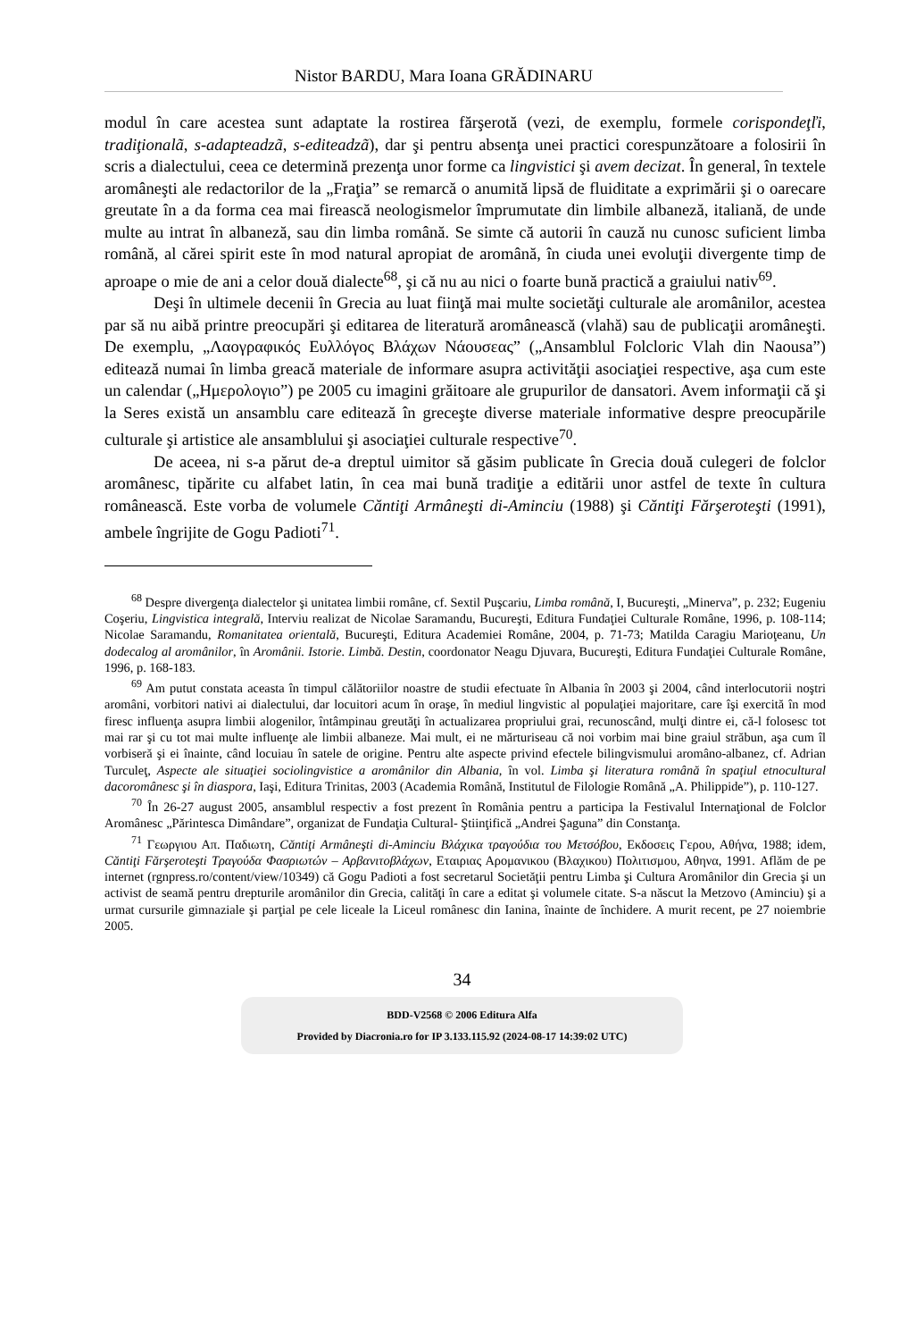Nistor BARDU, Mara Ioana GRĂDINARU
modul în care acestea sunt adaptate la rostirea fărşerotă (vezi, de exemplu, formele corispondeţľi, tradiţionalã, s-adapteadzã, s-editeadzã), dar şi pentru absenţa unei practici corespunzătoare a folosirii în scris a dialectului, ceea ce determină prezenţa unor forme ca lingvistici şi avem decizat. În general, în textele aromâneşti ale redactorilor de la „Fraţia” se remarcă o anumită lipsă de fluiditate a exprimării şi o oarecare greutate în a da forma cea mai firească neologismelor împrumutate din limbile albaneză, italiană, de unde multe au intrat în albaneză, sau din limba română. Se simte că autorii în cauză nu cunosc suficient limba română, al cărei spirit este în mod natural apropiat de aromână, în ciuda unei evoluţii divergente timp de aproape o mie de ani a celor două dialecte<sup>68</sup>, şi că nu au nici o foarte bună practică a graiului nativ<sup>69</sup>.
Deşi în ultimele decenii în Grecia au luat fiinţă mai multe societăţi culturale ale aromânilor, acestea par să nu aibă printre preocupări şi editarea de literatură aromânească (vlahă) sau de publicaţii aromâneşti. De exemplu, „Λαογραφικός Ευλλόγος Βλάχων Νάουσεας” („Ansamblul Folcloric Vlah din Naousa”) editează numai în limba greacă materiale de informare asupra activităţii asociaţiei respective, aşa cum este un calendar („Ημερολογιο”) pe 2005 cu imagini grăitoare ale grupurilor de dansatori. Avem informaţii că şi la Seres există un ansamblu care editează în greceşte diverse materiale informative despre preocupările culturale şi artistice ale ansamblului şi asociaţiei culturale respective<sup>70</sup>.
De aceea, ni s-a părut de-a dreptul uimitor să găsim publicate în Grecia două culegeri de folclor aromânesc, tipărite cu alfabet latin, în cea mai bună tradiţie a editării unor astfel de texte în cultura românească. Este vorba de volumele Căntiţi Armâneşti di-Aminciu (1988) şi Căntiţi Fărşeroteşti (1991), ambele îngrijite de Gogu Padioti<sup>71</sup>.
<sup>68</sup> Despre divergenţa dialectelor şi unitatea limbii române, cf. Sextil Puşcariu, Limba română, I, Bucureşti, „Minerva”, p. 232; Eugeniu Coşeriu, Lingvistica integrală, Interviu realizat de Nicolae Saramandu, Bucureşti, Editura Fundaţiei Culturale Române, 1996, p. 108-114; Nicolae Saramandu, Romanitatea orientală, Bucureşti, Editura Academiei Române, 2004, p. 71-73; Matilda Caragiu Marioţeanu, Un dodecalog al aromânilor, în Aromânii. Istorie. Limbă. Destin, coordonator Neagu Djuvara, Bucureşti, Editura Fundaţiei Culturale Române, 1996, p. 168-183.
<sup>69</sup> Am putut constata aceasta în timpul călătoriilor noastre de studii efectuate în Albania în 2003 şi 2004, când interlocutorii noştri aromâni, vorbitori nativi ai dialectului, dar locuitori acum în oraşe, în mediul lingvistic al populaţiei majoritare, care îşi exercită în mod firesc influenţa asupra limbii alogenilor, întâmpinau greutăţi în actualizarea propriului grai, recunoscând, mulţi dintre ei, că-l folosesc tot mai rar şi cu tot mai multe influenţe ale limbii albaneze. Mai mult, ei ne mărturiseau că noi vorbim mai bine graiul străbun, aşa cum îl vorbiseră şi ei înainte, când locuiau în satele de origine. Pentru alte aspecte privind efectele bilingvismului aromâno-albanez, cf. Adrian Turculeţ, Aspecte ale situaţiei sociolingvistice a aromânilor din Albania, în vol. Limba şi literatura română în spaţiul etnocultural dacoromânesc şi în diaspora, Iaşi, Editura Trinitas, 2003 (Academia Română, Institutul de Filologie Română „A. Philippide”), p. 110-127.
<sup>70</sup> În 26-27 august 2005, ansamblul respectiv a fost prezent în România pentru a participa la Festivalul Internaţional de Folclor Aromânesc „Părintesca Dimândare”, organizat de Fundaţia Cultural- Ştiinţifică „Andrei Şaguna” din Constanţa.
<sup>71</sup> Γεωργιου Απ. Παδιωτη, Căntiţi Armâneşti di-Aminciu Βλάχικα τραγούδια του Μετσόβου, Εκδοσεις Γερου, Αθήνα, 1988; idem, Căntiţi Fărşeroteşti Τραγούδα Φασριωτών – Αρβανιτοβλάχων, Εταιριας Αρομανικου (Βλαχικου) Πολιτισμου, Αθηνα, 1991. Aflăm de pe internet (rgnpress.ro/content/view/10349) că Gogu Padioti a fost secretarul Societăţii pentru Limba şi Cultura Aromânilor din Grecia şi un activist de seamă pentru drepturile aromânilor din Grecia, calităţi în care a editat şi volumele citate. S-a născut la Metzovo (Aminciu) şi a urmat cursurile gimnaziale şi parţial pe cele liceale la Liceul românesc din Ianina, înainte de închidere. A murit recent, pe 27 noiembrie 2005.
34
BDD-V2568 © 2006 Editura Alfa
Provided by Diacronia.ro for IP 3.133.115.92 (2024-08-17 14:39:02 UTC)